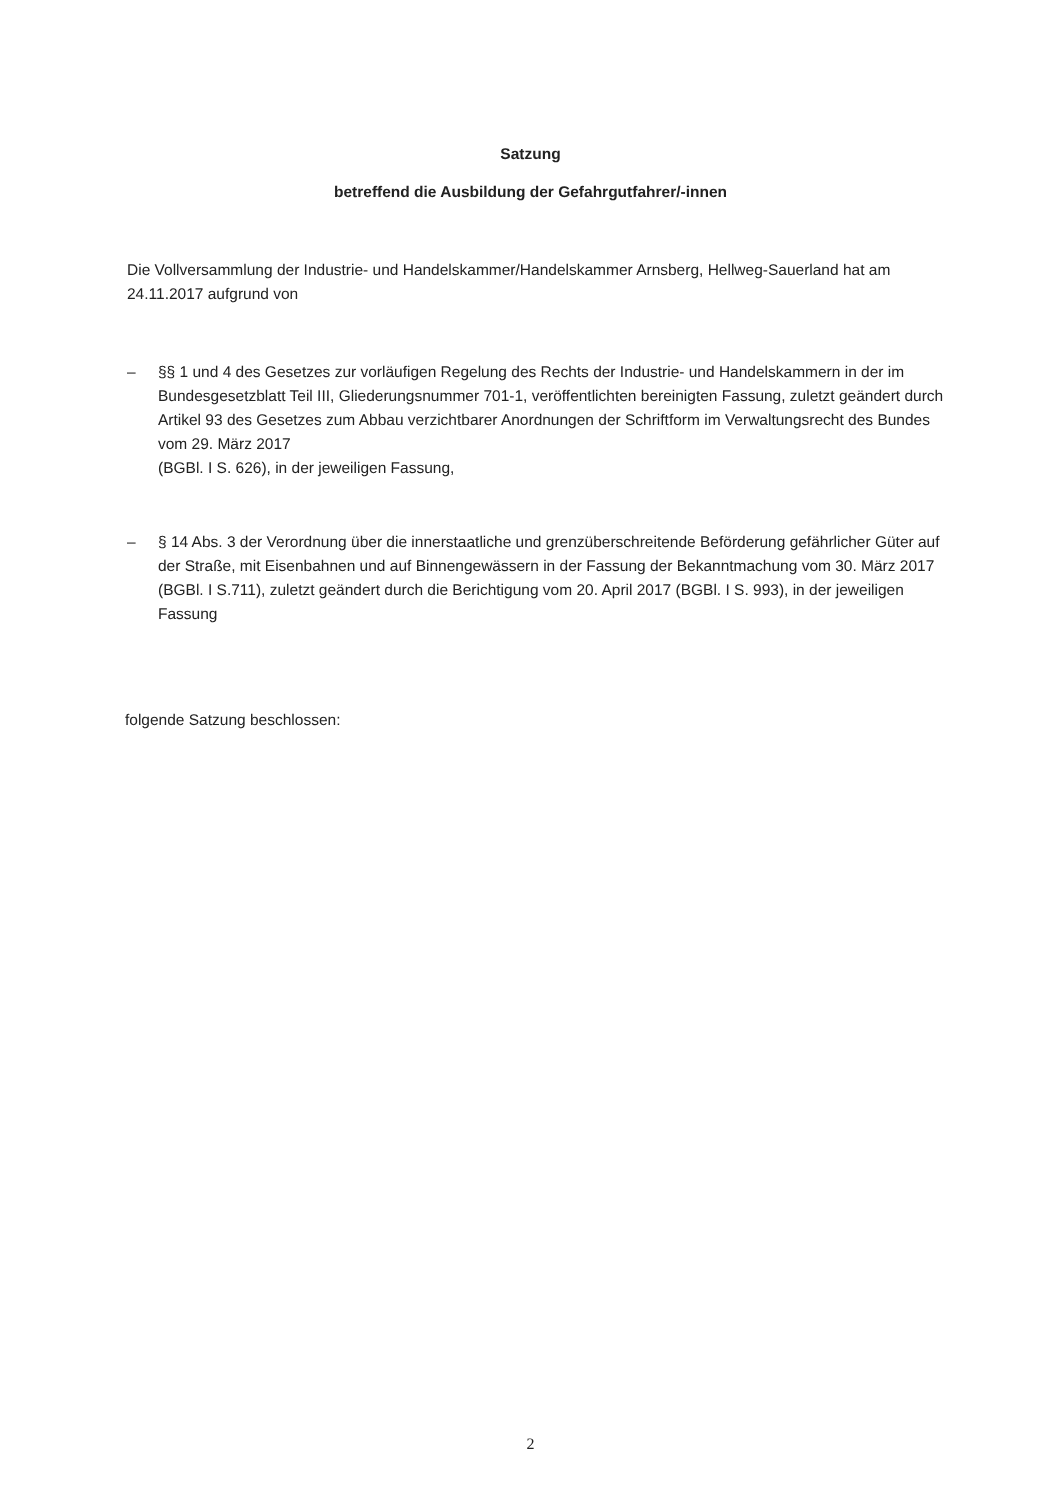Satzung
betreffend die Ausbildung der Gefahrgutfahrer/-innen
Die Vollversammlung der Industrie- und Handelskammer/Handelskammer Arnsberg, Hellweg-Sauerland hat am 24.11.2017 aufgrund von
– §§ 1 und 4 des Gesetzes zur vorläufigen Regelung des Rechts der Industrie- und Handelskammern in der im Bundesgesetzblatt Teil III, Gliederungsnummer 701-1, veröffentlichten bereinigten Fassung, zuletzt geändert durch Artikel 93 des Gesetzes zum Abbau verzichtbarer Anordnungen der Schriftform im Verwaltungsrecht des Bundes vom 29. März 2017
(BGBl. I S. 626), in der jeweiligen Fassung,
– § 14 Abs. 3 der Verordnung über die innerstaatliche und grenzüberschreitende Beförderung gefährlicher Güter auf der Straße, mit Eisenbahnen und auf Binnengewässern in der Fassung der Bekanntmachung vom 30. März 2017 (BGBl. I S.711), zuletzt geändert durch die Berichtigung vom 20. April 2017 (BGBl. I S. 993), in der jeweiligen Fassung
folgende Satzung beschlossen:
2